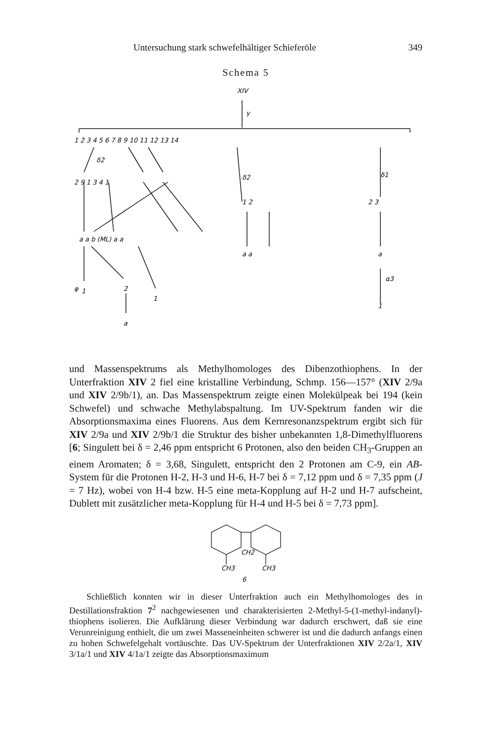Untersuchung stark schwefelhältiger Schieferöle 349
Schema 5
XIV
γ
1 2 3 4 5 6 7 8 9 10 11 12 13 14
δ2
δ1
δ2
2 9 1 3 4 1
1 2
2 3
a a b (ML) a a
a a
a
φ
1
2
1
a
α3
1
und Massenspektrums als Methylhomologes des Dibenzothiophens. In der Unterfraktion XIV 2 fiel eine kristalline Verbindung, Schmp. 156—157° (XIV 2/9a und XIV 2/9b/1), an. Das Massenspektrum zeigte einen Molekülpeak bei 194 (kein Schwefel) und schwache Methylabspaltung. Im UV-Spektrum fanden wir die Absorptionsmaxima eines Fluorens. Aus dem Kernresonanzspektrum ergibt sich für XIV 2/9a und XIV 2/9b/1 die Struktur des bisher unbekannten 1,8-Dimethylfluorens [6; Singulett bei δ = 2,46 ppm entspricht 6 Protonen, also den beiden CH<sub>3</sub>-Gruppen an einem Aromaten; δ = 3,68, Singulett, entspricht den 2 Protonen am C-9, ein AB-System für die Protonen H-2, H-3 und H-6, H-7 bei δ = 7,12 ppm und δ = 7,35 ppm (J = 7 Hz), wobei von H-4 bzw. H-5 eine meta-Kopplung auf H-2 und H-7 aufscheint, Dublett mit zusätzlicher meta-Kopplung für H-4 und H-5 bei δ = 7,73 ppm].
CH2
CH3
CH3
6
Schließlich konnten wir in dieser Unterfraktion auch ein Methylhomologes des in Destillationsfraktion 7<sup>2</sup> nachgewiesenen und charakterisierten 2-Methyl-5-(1-methyl-indanyl)-thiophens isolieren. Die Aufklärung dieser Verbindung war dadurch erschwert, daß sie eine Verunreinigung enthielt, die um zwei Masseneinheiten schwerer ist und die dadurch anfangs einen zu hohen Schwefelgehalt vortäuschte. Das UV-Spektrum der Unterfraktionen XIV 2/2a/1, XIV 3/1a/1 und XIV 4/1a/1 zeigte das Absorptionsmaximum